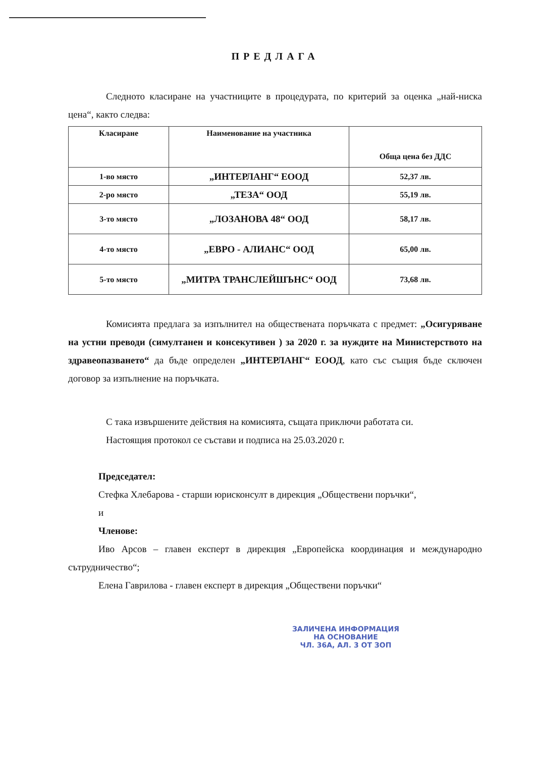ПРЕДЛАГА
Следното класиране на участниците в процедурата, по критерий за оценка „най-ниска цена“, както следва:
| Класиране | Наименование на участника | Обща цена без ДДС |
| --- | --- | --- |
| 1-во място | „ИНТЕРЛАНГ“ ЕООД | 52,37 лв. |
| 2-ро място | „ТЕЗА“ ООД | 55,19 лв. |
| 3-то място | „ЛОЗАНОВА 48“ ООД | 58,17 лв. |
| 4-то място | „ЕВРО - АЛИАНС“ ООД | 65,00 лв. |
| 5-то място | „МИТРА ТРАНСЛЕЙШЪНС“ ООД | 73,68 лв. |
Комисията предлага за изпълнител на обществената поръчката с предмет: „Осигуряване на устни преводи (симултанен и консекутивен ) за 2020 г. за нуждите на Министерството на здравеопазването“ да бъде определен „ИНТЕРЛАНГ“ ЕООД, като със същия бъде сключен договор за изпълнение на поръчката.
С така извършените действия на комисията, същата приключи работата си.
Настоящия протокол се състави и подписа на 25.03.2020 г.
Председател:
Стефка Хлебарова - старши юрисконсулт в дирекция „Обществени поръчки“,
и
Членове:
Иво Арсов – главен експерт в дирекция „Европейска координация и международно сътрудничество“;
Елена Гаврилова - главен експерт в дирекция „Обществени поръчки“
ЗАЛИЧЕНА ИНФОРМАЦИЯ
НА ОСНОВАНИЕ
ЧЛ. 36А, АЛ. 3 ОТ ЗОП